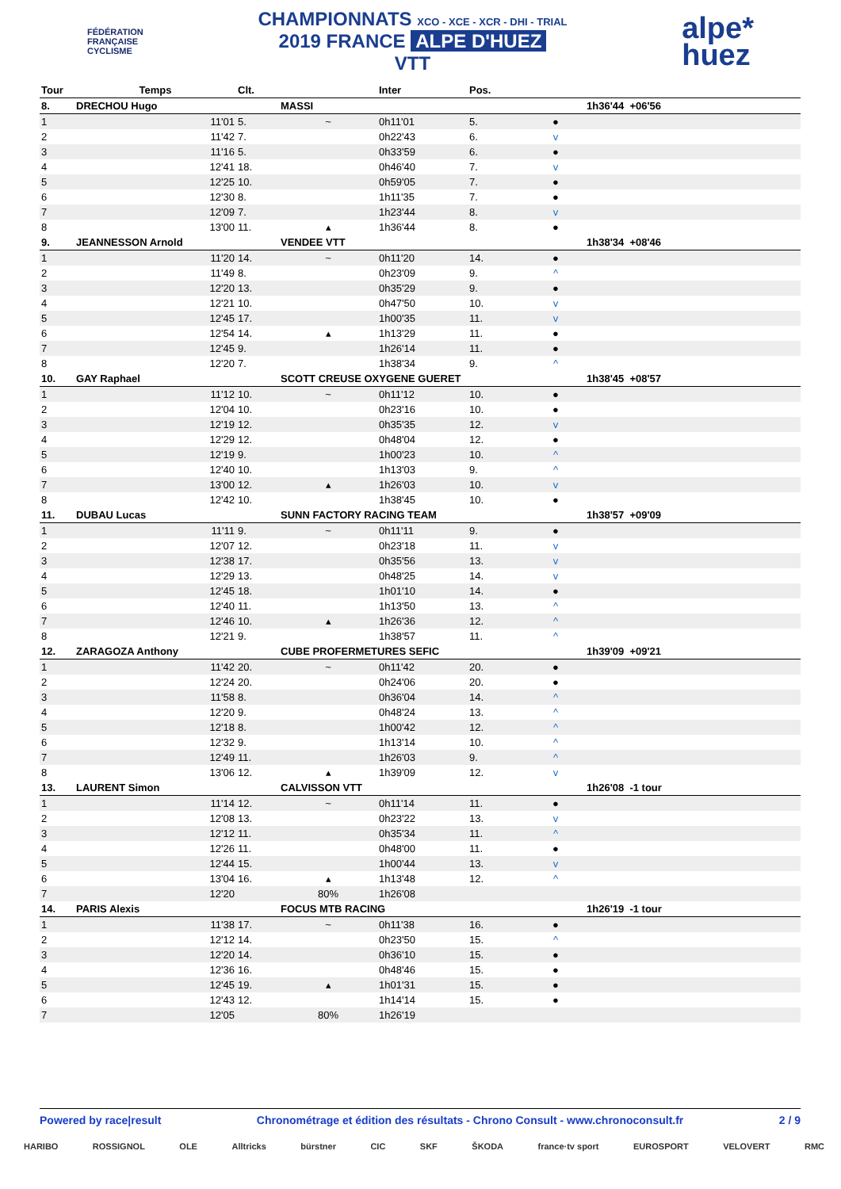FÉDÉRATION
FRANÇAISE
CYCLISME
CHAMPIONNATS XCO - XCE - XCR - DHI - TRIAL
2019 FRANCE ALPE D'HUEZ
VTT
alpe*
huez
| Tour | Temps | Clt. | | Inter | Pos. | | |
| --- | --- | --- | --- | --- | --- | --- | --- |
| 8. | DRECHOU Hugo | | MASSI | | | | 1h36'44 +06'56 |
| 1 | 11'01 | 5. | ~ | 0h11'01 | 5. | ● | |
| 2 | 11'42 | 7. | | 0h22'43 | 6. | v | |
| 3 | 11'16 | 5. | | 0h33'59 | 6. | ● | |
| 4 | 12'41 | 18. | | 0h46'40 | 7. | v | |
| 5 | 12'25 | 10. | | 0h59'05 | 7. | ● | |
| 6 | 12'30 | 8. | | 1h11'35 | 7. | ● | |
| 7 | 12'09 | 7. | | 1h23'44 | 8. | v | |
| 8 | 13'00 | 11. | ▴ | 1h36'44 | 8. | ● | |
| 9. | JEANNESSON Arnold | | VENDEE VTT | | | | 1h38'34 +08'46 |
| 1 | 11'20 | 14. | ~ | 0h11'20 | 14. | ● | |
| 2 | 11'49 | 8. | | 0h23'09 | 9. | ^ | |
| 3 | 12'20 | 13. | | 0h35'29 | 9. | ● | |
| 4 | 12'21 | 10. | | 0h47'50 | 10. | v | |
| 5 | 12'45 | 17. | | 1h00'35 | 11. | v | |
| 6 | 12'54 | 14. | ▴ | 1h13'29 | 11. | ● | |
| 7 | 12'45 | 9. | | 1h26'14 | 11. | ● | |
| 8 | 12'20 | 7. | | 1h38'34 | 9. | ^ | |
| 10. | GAY Raphael | | SCOTT CREUSE OXYGENE GUERET | | | | 1h38'45 +08'57 |
| 1 | 11'12 | 10. | ~ | 0h11'12 | 10. | ● | |
| 2 | 12'04 | 10. | | 0h23'16 | 10. | ● | |
| 3 | 12'19 | 12. | | 0h35'35 | 12. | v | |
| 4 | 12'29 | 12. | | 0h48'04 | 12. | ● | |
| 5 | 12'19 | 9. | | 1h00'23 | 10. | ^ | |
| 6 | 12'40 | 10. | | 1h13'03 | 9. | ^ | |
| 7 | 13'00 | 12. | ▴ | 1h26'03 | 10. | v | |
| 8 | 12'42 | 10. | | 1h38'45 | 10. | ● | |
| 11. | DUBAU Lucas | | SUNN FACTORY RACING TEAM | | | | 1h38'57 +09'09 |
| 1 | 11'11 | 9. | ~ | 0h11'11 | 9. | ● | |
| 2 | 12'07 | 12. | | 0h23'18 | 11. | v | |
| 3 | 12'38 | 17. | | 0h35'56 | 13. | v | |
| 4 | 12'29 | 13. | | 0h48'25 | 14. | v | |
| 5 | 12'45 | 18. | | 1h01'10 | 14. | ● | |
| 6 | 12'40 | 11. | | 1h13'50 | 13. | ^ | |
| 7 | 12'46 | 10. | ▴ | 1h26'36 | 12. | ^ | |
| 8 | 12'21 | 9. | | 1h38'57 | 11. | ^ | |
| 12. | ZARAGOZA Anthony | | CUBE PROFERMETURES SEFIC | | | | 1h39'09 +09'21 |
| 1 | 11'42 | 20. | ~ | 0h11'42 | 20. | ● | |
| 2 | 12'24 | 20. | | 0h24'06 | 20. | ● | |
| 3 | 11'58 | 8. | | 0h36'04 | 14. | ^ | |
| 4 | 12'20 | 9. | | 0h48'24 | 13. | ^ | |
| 5 | 12'18 | 8. | | 1h00'42 | 12. | ^ | |
| 6 | 12'32 | 9. | | 1h13'14 | 10. | ^ | |
| 7 | 12'49 | 11. | | 1h26'03 | 9. | ^ | |
| 8 | 13'06 | 12. | ▴ | 1h39'09 | 12. | v | |
| 13. | LAURENT Simon | | CALVISSON VTT | | | | 1h26'08 -1 tour |
| 1 | 11'14 | 12. | ~ | 0h11'14 | 11. | ● | |
| 2 | 12'08 | 13. | | 0h23'22 | 13. | v | |
| 3 | 12'12 | 11. | | 0h35'34 | 11. | ^ | |
| 4 | 12'26 | 11. | | 0h48'00 | 11. | ● | |
| 5 | 12'44 | 15. | | 1h00'44 | 13. | v | |
| 6 | 13'04 | 16. | ▴ | 1h13'48 | 12. | ^ | |
| 7 | 12'20 | | 80% | 1h26'08 | | | |
| 14. | PARIS Alexis | | FOCUS MTB RACING | | | | 1h26'19 -1 tour |
| 1 | 11'38 | 17. | ~ | 0h11'38 | 16. | ● | |
| 2 | 12'12 | 14. | | 0h23'50 | 15. | ^ | |
| 3 | 12'20 | 14. | | 0h36'10 | 15. | ● | |
| 4 | 12'36 | 16. | | 0h48'46 | 15. | ● | |
| 5 | 12'45 | 19. | ▴ | 1h01'31 | 15. | ● | |
| 6 | 12'43 | 12. | | 1h14'14 | 15. | ● | |
| 7 | 12'05 | | 80% | 1h26'19 | | | |
Powered by race|result Chronométrage et édition des résultats - Chrono Consult - www.chronoconsult.fr 2 / 9
HARIBO ROSSIGNOL OLE Alltricks bürstner CIC SKF ŠKODA france·tv sport EUROSPORT VELOVERT RMC